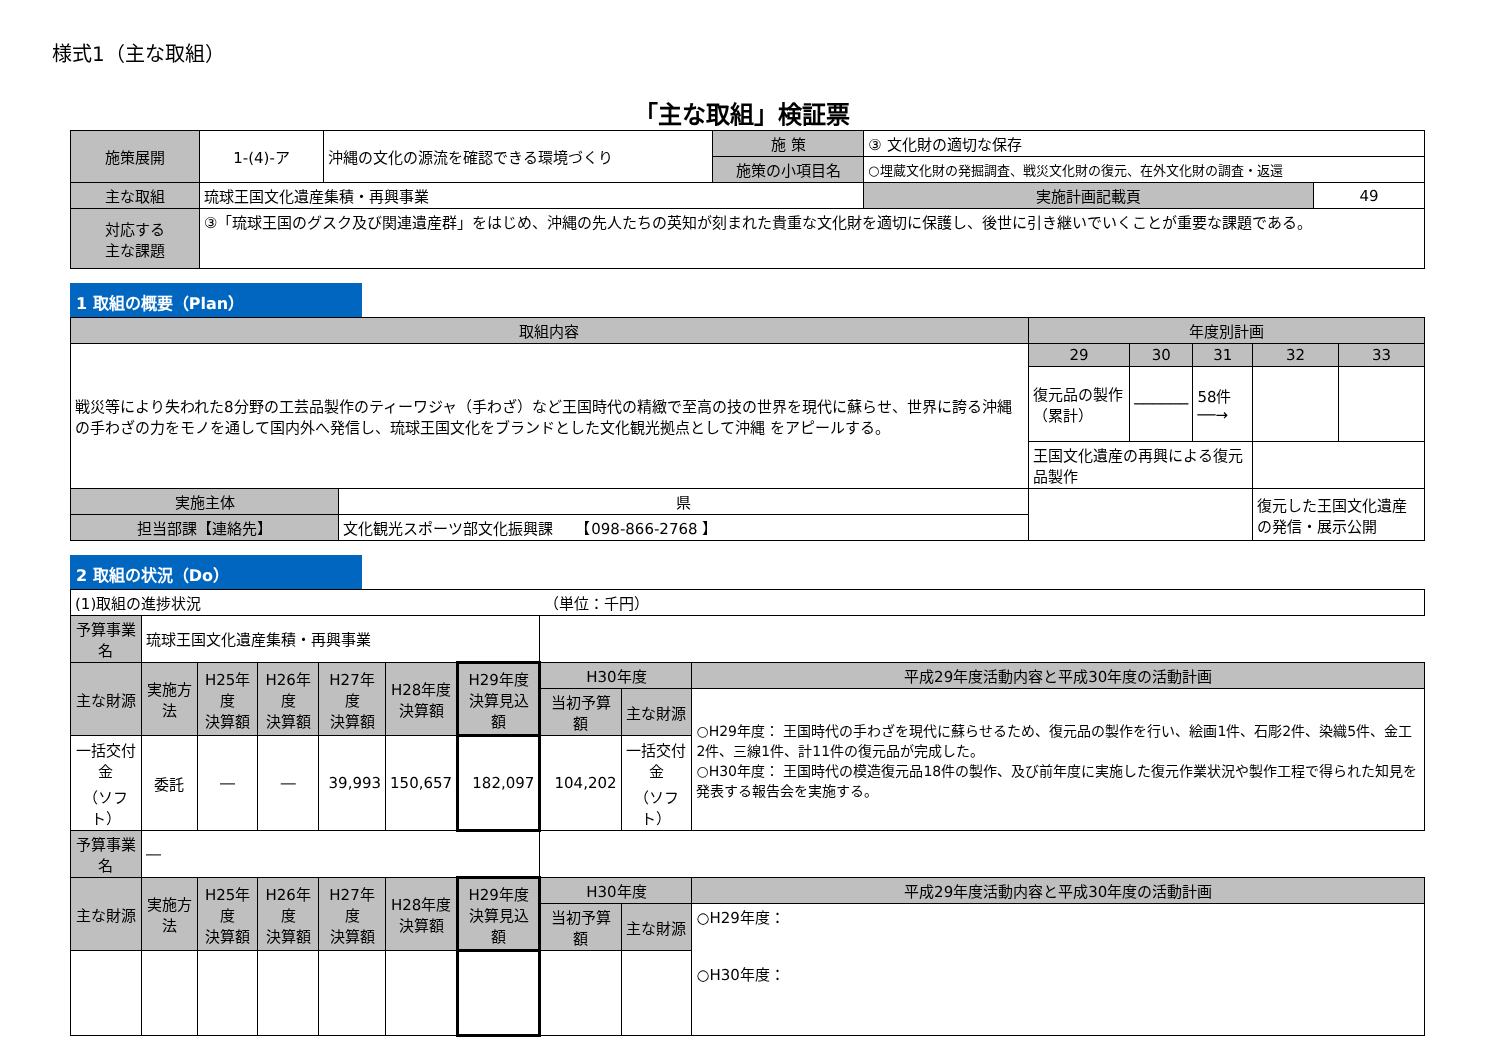様式1（主な取組）
「主な取組」検証票
| 施策展開 | 1-(4)-ア | 沖縄の文化の源流を確認できる環境づくり | 施 策 | ③ 文化財の適切な保存 | |
| | | | 施策の小項目名 | ○埋蔵文化財の発掘調査、戦災文化財の復元、在外文化財の調査・返還 | |
| 主な取組 | 琉球王国文化遺産集積・再興事業 | | | 実施計画記載頁 | 49 |
| 対応する 主な課題 | ③「琉球王国のグスク及び関連遺産群」をはじめ、沖縄の先人たちの英知が刻まれた貴重な文化財を適切に保護し、後世に引き継いでいくことが重要な課題である。 | | | | |
1 取組の概要（Plan）
| 取組内容 | | 年度別計画 | | | | |
| --- | --- | --- | --- | --- | --- | --- |
| 戦災等により失われた8分野の工芸品製作のティーワジャ（手わざ）など王国時代の精緻で至高の技の世界を現代に蘇らせ、世界に誇る沖縄の手わざの力をモノを通して国内外へ発信し、琉球王国文化をブランドとした文化観光拠点として沖縄 をアピールする。 | | 29 | 30 | 31 | 32 | 33 |
| | | 復元品の製作（累計） | ────── | 58件 ──→ | | |
| | | 王国文化遺産の再興による復元品製作 | | | | |
| 実施主体 | 県 | | | | 復元した王国文化遺産の発信・展示公開 | |
| 担当部課【連絡先】 | 文化観光スポーツ部文化振興課 【098-866-2768 】 | | | | | |
2 取組の状況（Do）
| (1)取組の進捗状況 | | | | | | | （単位：千円） | | |
| 予算事業名 | 琉球王国文化遺産集積・再興事業 | | | | | | | | |
| 主な財源 | 実施方法 | H25年度 決算額 | H26年度 決算額 | H27年度 決算額 | H28年度 決算額 | H29年度 決算見込額 | H30年度 | | 平成29年度活動内容と平成30年度の活動計画 |
| | | | | | | | 当初予算額 | 主な財源 | ○H29年度： 王国時代の手わざを現代に蘇らせるため、復元品の製作を行い、絵画1件、石彫2件、染織5件、金工2件、三線1件、計11件の復元品が完成した。 ○H30年度： 王国時代の模造復元品18件の製作、及び前年度に実施した復元作業状況や製作工程で得られた知見を発表する報告会を実施する。 |
| 一括交付金 （ソフト） | 委託 | ― | ― | 39,993 | 150,657 | 182,097 | 104,202 | 一括交付金 （ソフト） | |
| 予算事業名 | ― | | | | | | | | |
| 主な財源 | 実施方法 | H25年度 決算額 | H26年度 決算額 | H27年度 決算額 | H28年度 決算額 | H29年度 決算見込額 | H30年度 | | 平成29年度活動内容と平成30年度の活動計画 |
| | | | | | | | 当初予算額 | 主な財源 | ○H29年度： ○H30年度： |